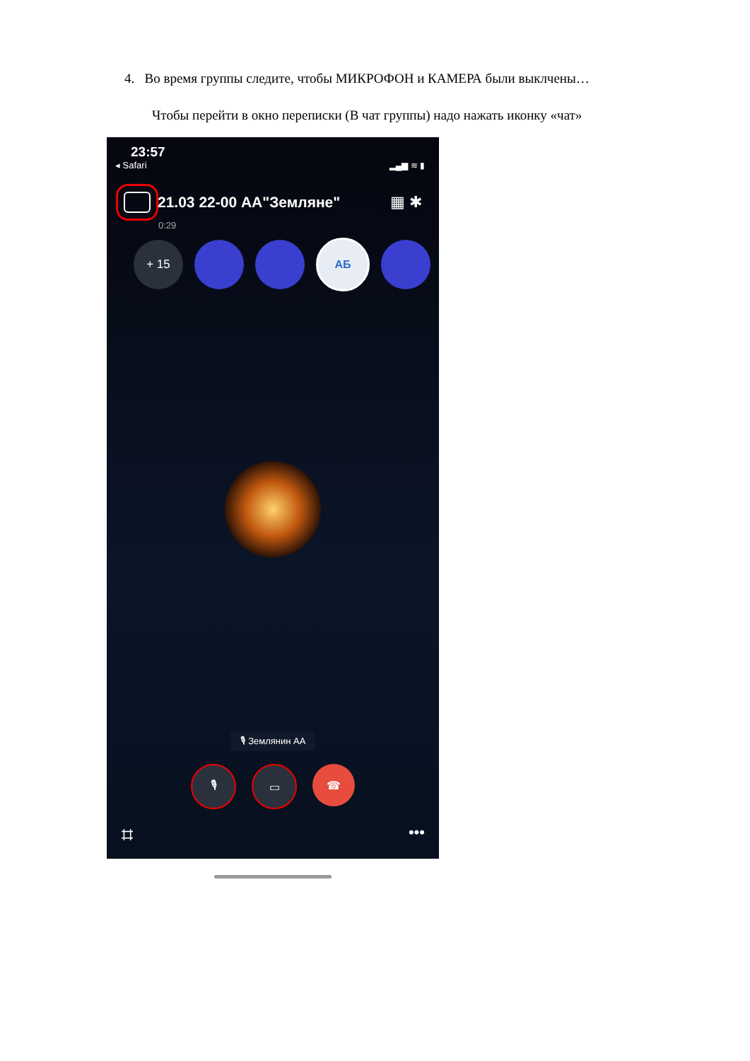4. Во время группы следите, чтобы МИКРОФОН и КАМЕРА были выклчены…
Чтобы перейти в окно переписки (В чат группы) надо нажать иконку «чат»
23:57
◂ Safari ▂▄▆ ≋ ▮
21.03 22-00 АА"Земляне" ▦ ✱
0:29
+ 15 АБ
🎙 Землянин АА
🎙 ▭ ☎
⌗ •••